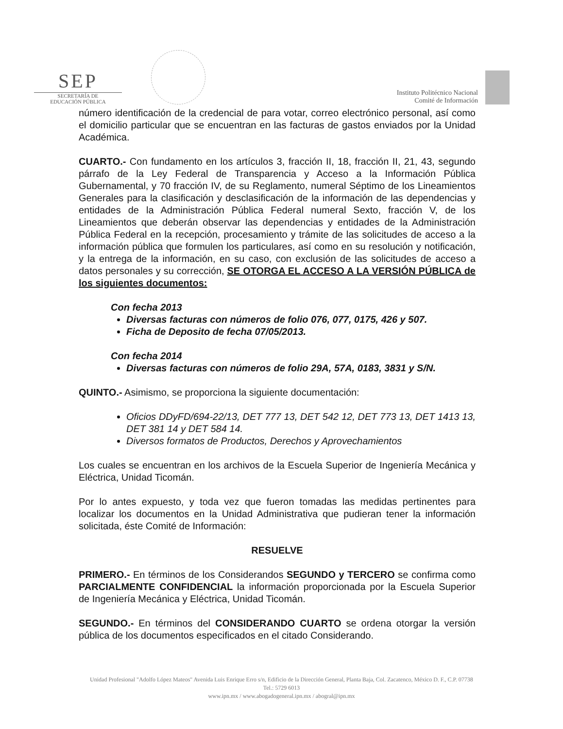SEP
SECRETARÍA DE
EDUCACIÓN PÚBLICA
Instituto Politécnico Nacional
Comité de Información
número identificación de la credencial de para votar, correo electrónico personal, así como el domicilio particular que se encuentran en las facturas de gastos enviados por la Unidad Académica.
CUARTO.- Con fundamento en los artículos 3, fracción II, 18, fracción II, 21, 43, segundo párrafo de la Ley Federal de Transparencia y Acceso a la Información Pública Gubernamental, y 70 fracción IV, de su Reglamento, numeral Séptimo de los Lineamientos Generales para la clasificación y desclasificación de la información de las dependencias y entidades de la Administración Pública Federal numeral Sexto, fracción V, de los Lineamientos que deberán observar las dependencias y entidades de la Administración Pública Federal en la recepción, procesamiento y trámite de las solicitudes de acceso a la información pública que formulen los particulares, así como en su resolución y notificación, y la entrega de la información, en su caso, con exclusión de las solicitudes de acceso a datos personales y su corrección, SE OTORGA EL ACCESO A LA VERSIÓN PÚBLICA de los siguientes documentos:
Con fecha 2013
Diversas facturas con números de folio 076, 077, 0175, 426 y 507.
Ficha de Deposito de fecha 07/05/2013.
Con fecha 2014
Diversas facturas con números de folio 29A, 57A, 0183, 3831 y S/N.
QUINTO.- Asimismo, se proporciona la siguiente documentación:
Oficios DDyFD/694-22/13, DET 777 13, DET 542 12, DET 773 13, DET 1413 13, DET 381 14 y DET 584 14.
Diversos formatos de Productos, Derechos y Aprovechamientos
Los cuales se encuentran en los archivos de la Escuela Superior de Ingeniería Mecánica y Eléctrica, Unidad Ticomán.
Por lo antes expuesto, y toda vez que fueron tomadas las medidas pertinentes para localizar los documentos en la Unidad Administrativa que pudieran tener la información solicitada, éste Comité de Información:
RESUELVE
PRIMERO.- En términos de los Considerandos SEGUNDO y TERCERO se confirma como PARCIALMENTE CONFIDENCIAL la información proporcionada por la Escuela Superior de Ingeniería Mecánica y Eléctrica, Unidad Ticomán.
SEGUNDO.- En términos del CONSIDERANDO CUARTO se ordena otorgar la versión pública de los documentos especificados en el citado Considerando.
Unidad Profesional "Adolfo López Mateos" Avenida Luis Enrique Erro s/n, Edificio de la Dirección General, Planta Baja, Col. Zacatenco, México D. F., C.P. 07738
Tel.: 5729 6013
www.ipn.mx / www.abogadogeneral.ipn.mx / abogral@ipn.mx